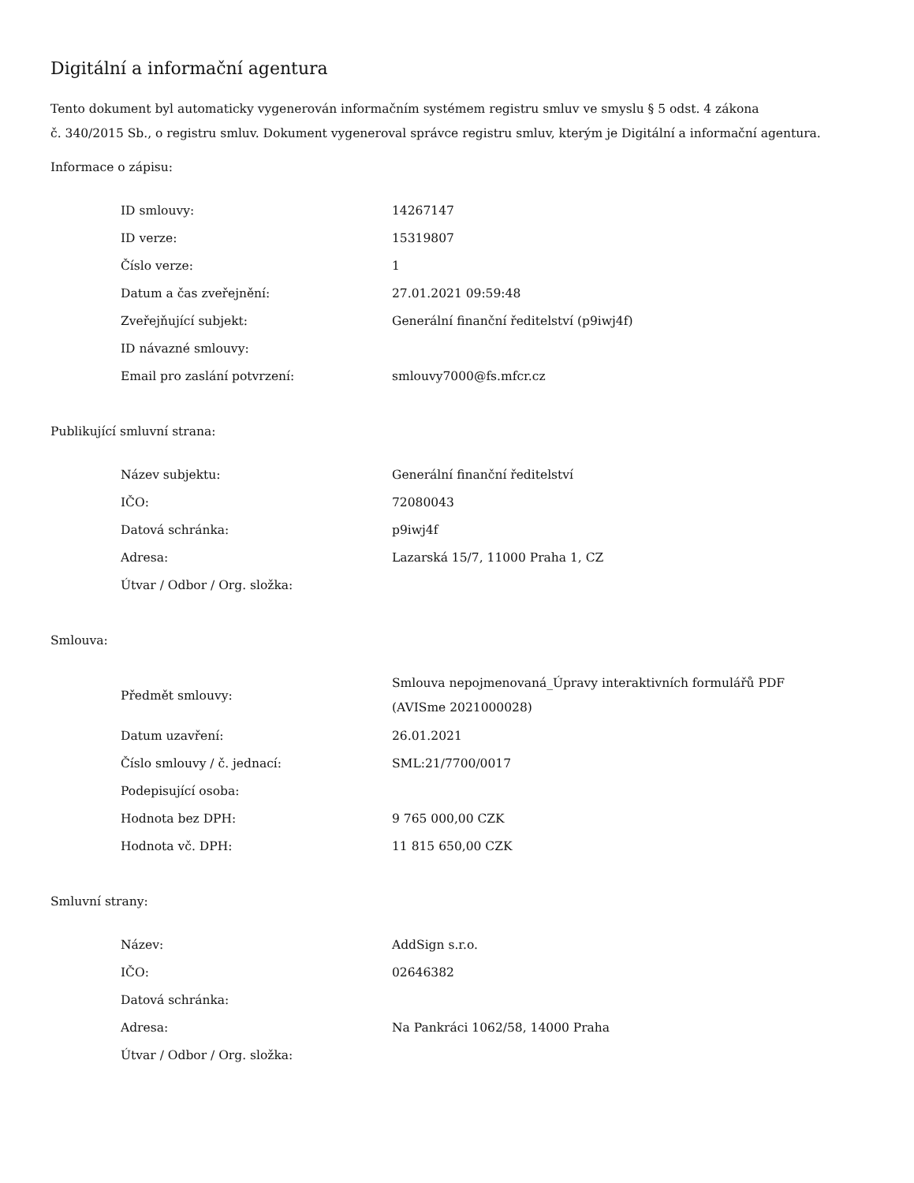Digitální a informační agentura
Tento dokument byl automaticky vygenerován informačním systémem registru smluv ve smyslu § 5 odst. 4 zákona
č. 340/2015 Sb., o registru smluv. Dokument vygeneroval správce registru smluv, kterým je Digitální a informační agentura.
Informace o zápisu:
| ID smlouvy: | 14267147 |
| ID verze: | 15319807 |
| Číslo verze: | 1 |
| Datum a čas zveřejnění: | 27.01.2021 09:59:48 |
| Zveřejňující subjekt: | Generální finanční ředitelství (p9iwj4f) |
| ID návazné smlouvy: | |
| Email pro zaslání potvrzení: | smlouvy7000@fs.mfcr.cz |
Publikující smluvní strana:
| Název subjektu: | Generální finanční ředitelství |
| IČO: | 72080043 |
| Datová schránka: | p9iwj4f |
| Adresa: | Lazarská 15/7, 11000 Praha 1, CZ |
| Útvar / Odbor / Org. složka: | |
Smlouva:
| Předmět smlouvy: | Smlouva nepojmenovaná_Úpravy interaktivních formulářů PDF (AVISme 2021000028) |
| Datum uzavření: | 26.01.2021 |
| Číslo smlouvy / č. jednací: | SML:21/7700/0017 |
| Podepisující osoba: | |
| Hodnota bez DPH: | 9 765 000,00 CZK |
| Hodnota vč. DPH: | 11 815 650,00 CZK |
Smluvní strany:
| Název: | AddSign s.r.o. |
| IČO: | 02646382 |
| Datová schránka: | |
| Adresa: | Na Pankráci 1062/58, 14000 Praha |
| Útvar / Odbor / Org. složka: | |